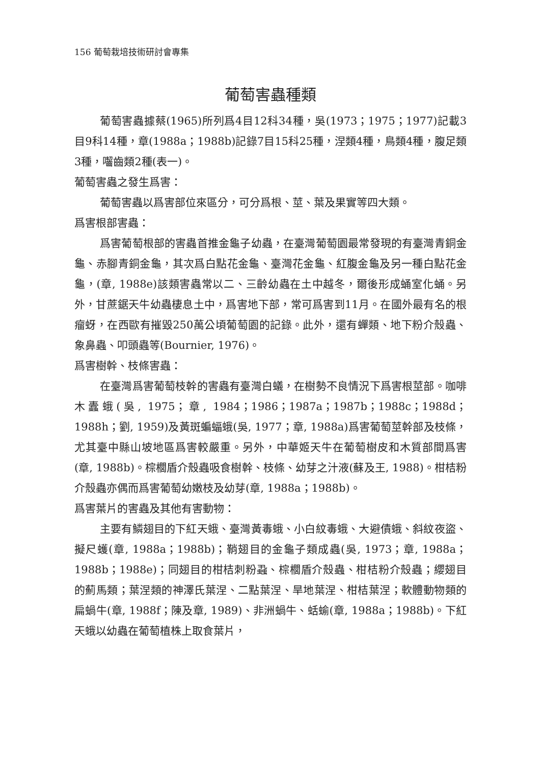156 葡萄栽培技術研討會專集
葡萄害蟲種類
葡萄害蟲據蔡(1965)所列爲4目12科34種，吳(1973；1975；1977)記載3目9科14種，章(1988a；1988b)記錄7目15科25種，涅類4種，鳥類4種，腹足類3種，囓齒類2種(表一)。
葡萄害蟲之發生爲害：
葡萄害蟲以爲害部位來區分，可分爲根、莖、葉及果實等四大類。
爲害根部害蟲：
爲害葡萄根部的害蟲首推金龜子幼蟲，在臺灣葡萄園最常發現的有臺灣青銅金龜、赤腳青銅金龜，其次爲白點花金龜、臺灣花金龜、紅腹金龜及另一種白點花金龜，(章, 1988e)該類害蟲常以二、三齡幼蟲在土中越冬，爾後形成蛹室化蛹。另外，甘蔗鋸天牛幼蟲棲息土中，爲害地下部，常可爲害到11月。在國外最有名的根瘤蚜，在西歐有摧毀250萬公頃葡萄園的記錄。此外，還有蟬類、地下粉介殼蟲、象鼻蟲、叩頭蟲等(Bournier, 1976)。
爲害樹幹、枝條害蟲：
在臺灣爲害葡萄枝幹的害蟲有臺灣白蟻，在樹勢不良情況下爲害根莖部。咖啡木蠹蛾(吳, 1975；章, 1984；1986；1987a；1987b；1988c；1988d；1988h；劉, 1959)及黃斑蝙蝠蛾(吳, 1977；章, 1988a)爲害葡萄莖幹部及枝條，尤其臺中縣山坡地區爲害較嚴重。另外，中華姬天牛在葡萄樹皮和木質部間爲害(章, 1988b)。棕櫚盾介殼蟲吸食樹幹、枝條、幼芽之汁液(蘇及王, 1988)。柑桔粉介殼蟲亦偶而爲害葡萄幼嫩枝及幼芽(章, 1988a；1988b)。
爲害葉片的害蟲及其他有害動物：
主要有鱗翅目的下紅天蛾、臺灣黃毒蛾、小白紋毒蛾、大避債蛾、斜紋夜盜、擬尺蠖(章, 1988a；1988b)；鞘翅目的金龜子類成蟲(吳, 1973；章, 1988a；1988b；1988e)；同翅目的柑桔刺粉蝨、棕櫚盾介殼蟲、柑桔粉介殼蟲；纓翅目的薊馬類；葉涅類的神澤氏葉涅、二點葉涅、旱地葉涅、柑桔葉涅；軟體動物類的扁蝸牛(章, 1988f；陳及章, 1989)、非洲蝸牛、蛞蝓(章, 1988a；1988b)。下紅天蛾以幼蟲在葡萄植株上取食葉片，